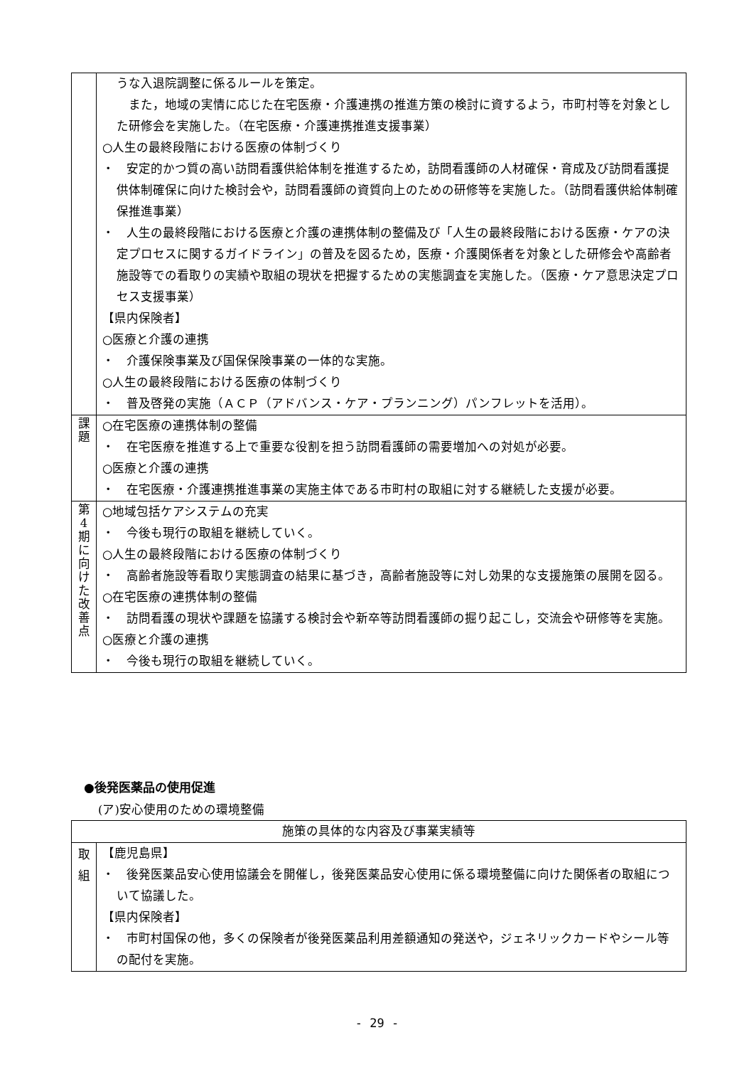| | うな入退院調整に係るルールを策定。 また，地域の実情に応じた在宅医療・介護連携の推進方策の検討に資するよう，市町村等を対象とした研修会を実施した。（在宅医療・介護連携推進支援事業） ○人生の最終段階における医療の体制づくり ・ 安定的かつ質の高い訪問看護供給体制を推進するため，訪問看護師の人材確保・育成及び訪問看護提供体制確保に向けた検討会や，訪問看護師の資質向上のための研修等を実施した。（訪問看護供給体制確保推進事業） ・ 人生の最終段階における医療と介護の連携体制の整備及び「人生の最終段階における医療・ケアの決定プロセスに関するガイドライン」の普及を図るため，医療・介護関係者を対象とした研修会や高齢者施設等での看取りの実績や取組の現状を把握するための実態調査を実施した。（医療・ケア意思決定プロセス支援事業） 【県内保険者】 ○医療と介護の連携 ・ 介護保険事業及び国保保険事業の一体的な実施。 ○人生の最終段階における医療の体制づくり ・ 普及啓発の実施（ＡＣＰ（アドバンス・ケア・プランニング）パンフレットを活用）。 |
| 課 題 | ○在宅医療の連携体制の整備 ・ 在宅医療を推進する上で重要な役割を担う訪問看護師の需要増加への対処が必要。 ○医療と介護の連携 ・ 在宅医療・介護連携推進事業の実施主体である市町村の取組に対する継続した支援が必要。 |
| 第 4 期 に 向 け た 改 善 点 | ○地域包括ケアシステムの充実 ・ 今後も現行の取組を継続していく。 ○人生の最終段階における医療の体制づくり ・ 高齢者施設等看取り実態調査の結果に基づき，高齢者施設等に対し効果的な支援施策の展開を図る。 ○在宅医療の連携体制の整備 ・ 訪問看護の現状や課題を協議する検討会や新卒等訪問看護師の掘り起こし，交流会や研修等を実施。 ○医療と介護の連携 ・ 今後も現行の取組を継続していく。 |
●後発医薬品の使用促進
(ア)安心使用のための環境整備
| 施策の具体的な内容及び事業実績等 | |
| --- | --- |
| 取 組 | 【鹿児島県】 ・ 後発医薬品安心使用協議会を開催し，後発医薬品安心使用に係る環境整備に向けた関係者の取組について協議した。 【県内保険者】 ・ 市町村国保の他，多くの保険者が後発医薬品利用差額通知の発送や，ジェネリックカードやシール等の配付を実施。 |
- 29 -